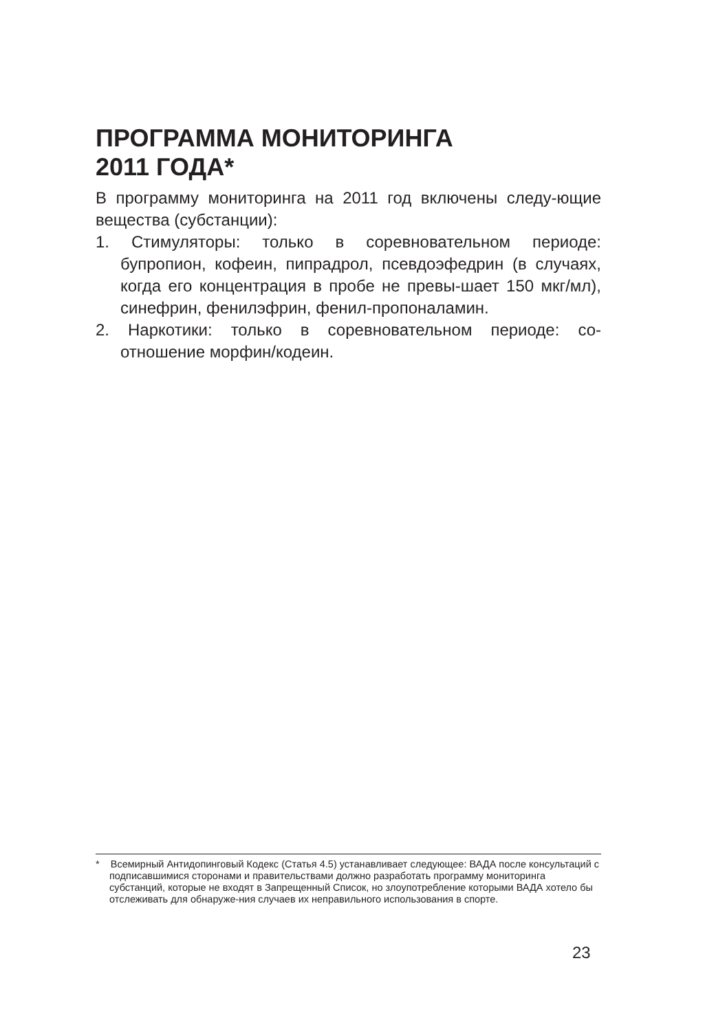ПРОГРАММА МОНИТОРИНГА
2011 ГОДА*
В программу мониторинга на 2011 год включены следу-ющие вещества (субстанции):
1. Стимуляторы: только в соревновательном периоде: бупропион, кофеин, пипрадрол, псевдоэфедрин (в случаях, когда его концентрация в пробе не превы-шает 150 мкг/мл), синефрин, фенилэфрин, фенил-пропоналамин.
2. Наркотики: только в соревновательном периоде: со-отношение морфин/кодеин.
* Всемирный Антидопинговый Кодекс (Статья 4.5) устанавливает следующее: ВАДА после консультаций с подписавшимися сторонами и правительствами должно разработать программу мониторинга субстанций, которые не входят в Запрещенный Список, но злоупотребление которыми ВАДА хотело бы отслеживать для обнаруже-ния случаев их неправильного использования в спорте.
23